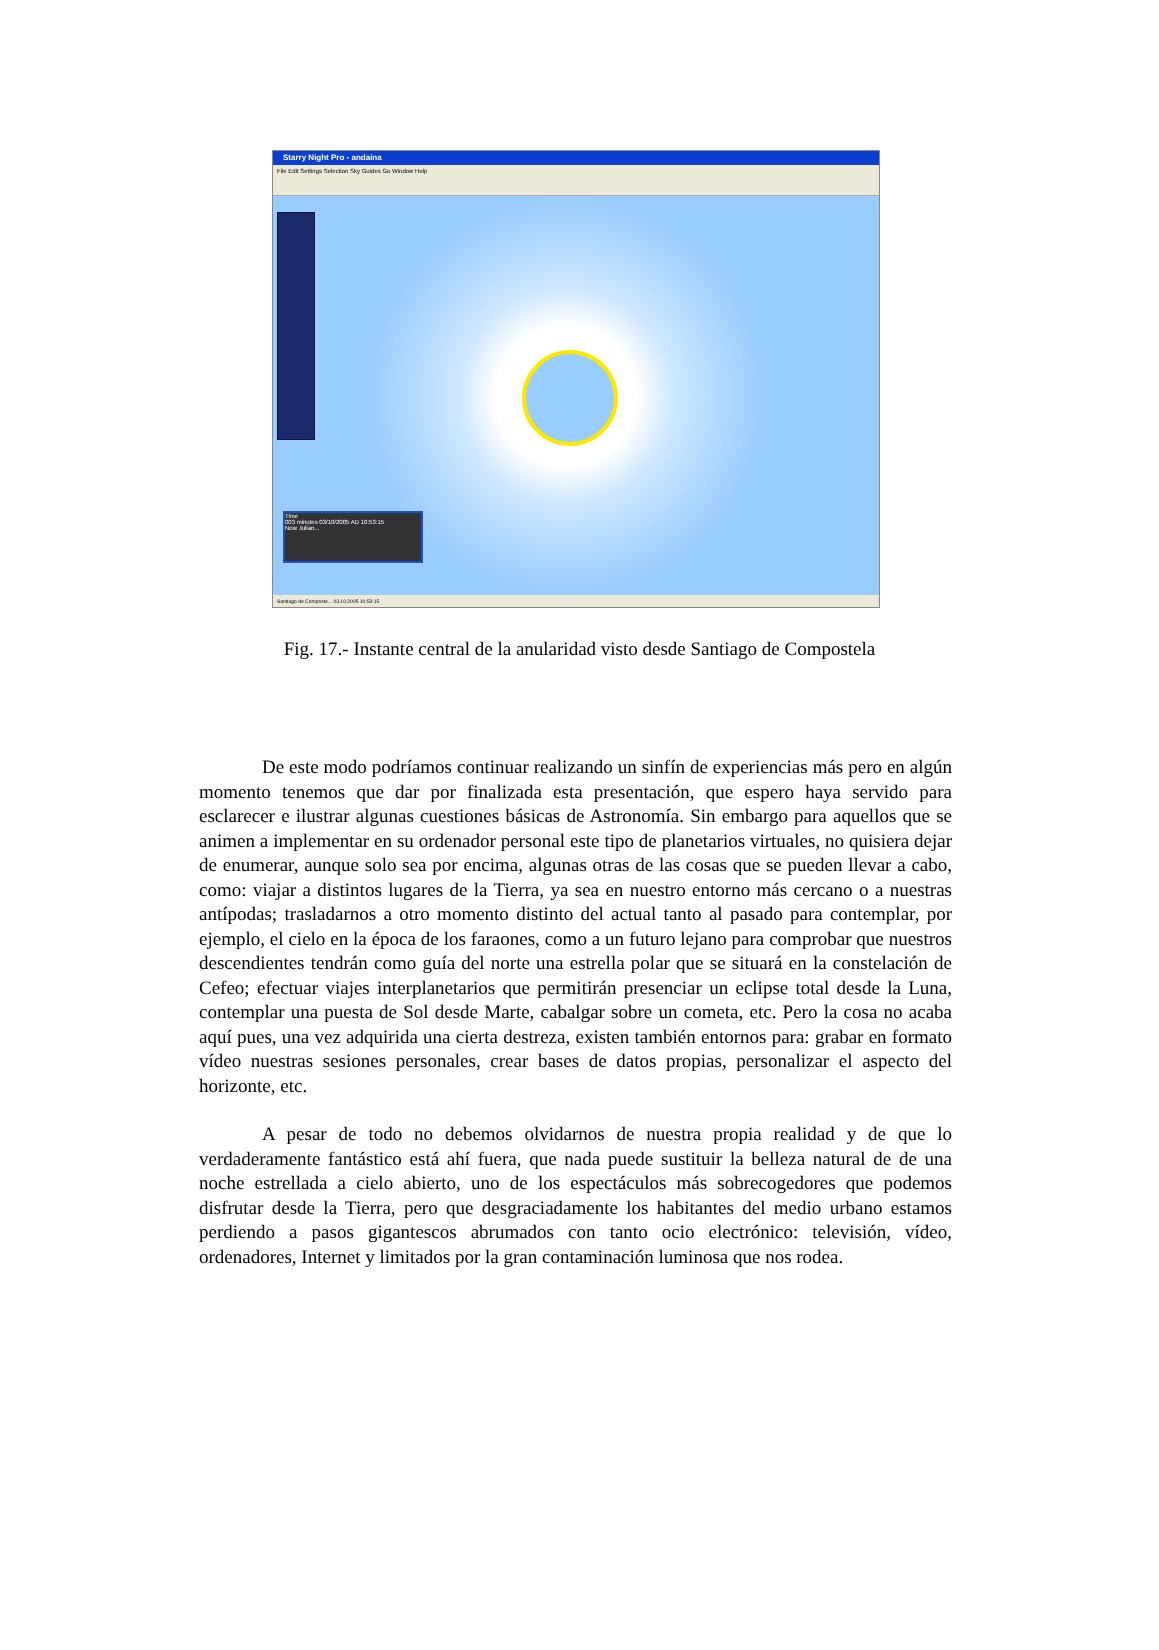Starry Night Pro - andaina
File Edit Settings Selection Sky Guides Go Window Help
Time
003 minutes 03/10/2005 AD 10:53:15
Now Julian...
Santiago de Composte... 03.10.2005 10:53:15
Fig. 17.- Instante central de la anularidad visto desde Santiago de Compostela
De este modo podríamos continuar realizando un sinfín de experiencias más pero en algún momento tenemos que dar por finalizada esta presentación, que espero haya servido para esclarecer e ilustrar algunas cuestiones básicas de Astronomía. Sin embargo para aquellos que se animen a implementar en su ordenador personal este tipo de planetarios virtuales, no quisiera dejar de enumerar, aunque solo sea por encima, algunas otras de las cosas que se pueden llevar a cabo, como: viajar a distintos lugares de la Tierra, ya sea en nuestro entorno más cercano o a nuestras antípodas; trasladarnos a otro momento distinto del actual tanto al pasado para contemplar, por ejemplo, el cielo en la época de los faraones, como a un futuro lejano para comprobar que nuestros descendientes tendrán como guía del norte una estrella polar que se situará en la constelación de Cefeo; efectuar viajes interplanetarios que permitirán presenciar un eclipse total desde la Luna, contemplar una puesta de Sol desde Marte, cabalgar sobre un cometa, etc. Pero la cosa no acaba aquí pues, una vez adquirida una cierta destreza, existen también entornos para: grabar en formato vídeo nuestras sesiones personales, crear bases de datos propias, personalizar el aspecto del horizonte, etc.
A pesar de todo no debemos olvidarnos de nuestra propia realidad y de que lo verdaderamente fantástico está ahí fuera, que nada puede sustituir la belleza natural de de una noche estrellada a cielo abierto, uno de los espectáculos más sobrecogedores que podemos disfrutar desde la Tierra, pero que desgraciadamente los habitantes del medio urbano estamos perdiendo a pasos gigantescos abrumados con tanto ocio electrónico: televisión, vídeo, ordenadores, Internet y limitados por la gran contaminación luminosa que nos rodea.